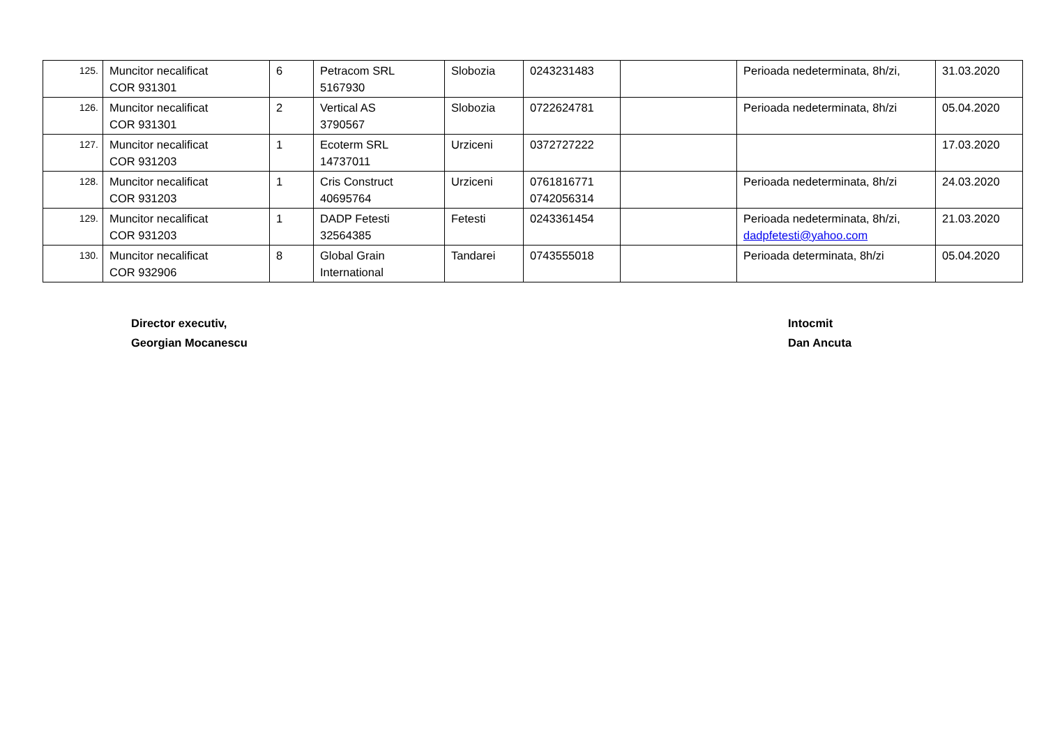| 125. | Muncitor necalificat COR 931301 | 6 | Petracom SRL 5167930 | Slobozia | 0243231483 | | Perioada nedeterminata, 8h/zi, | 31.03.2020 |
| 126. | Muncitor necalificat COR 931301 | 2 | Vertical AS 3790567 | Slobozia | 0722624781 | | Perioada nedeterminata, 8h/zi | 05.04.2020 |
| 127. | Muncitor necalificat COR 931203 | 1 | Ecoterm SRL 14737011 | Urziceni | 0372727222 | | | 17.03.2020 |
| 128. | Muncitor necalificat COR 931203 | 1 | Cris Construct 40695764 | Urziceni | 0761816771 0742056314 | | Perioada nedeterminata, 8h/zi | 24.03.2020 |
| 129. | Muncitor necalificat COR 931203 | 1 | DADP Fetesti 32564385 | Fetesti | 0243361454 | | Perioada nedeterminata, 8h/zi, dadpfetesti@yahoo.com | 21.03.2020 |
| 130. | Muncitor necalificat COR 932906 | 8 | Global Grain International | Tandarei | 0743555018 | | Perioada determinata, 8h/zi | 05.04.2020 |
Director executiv,
Georgian Mocanescu
Intocmit
Dan Ancuta